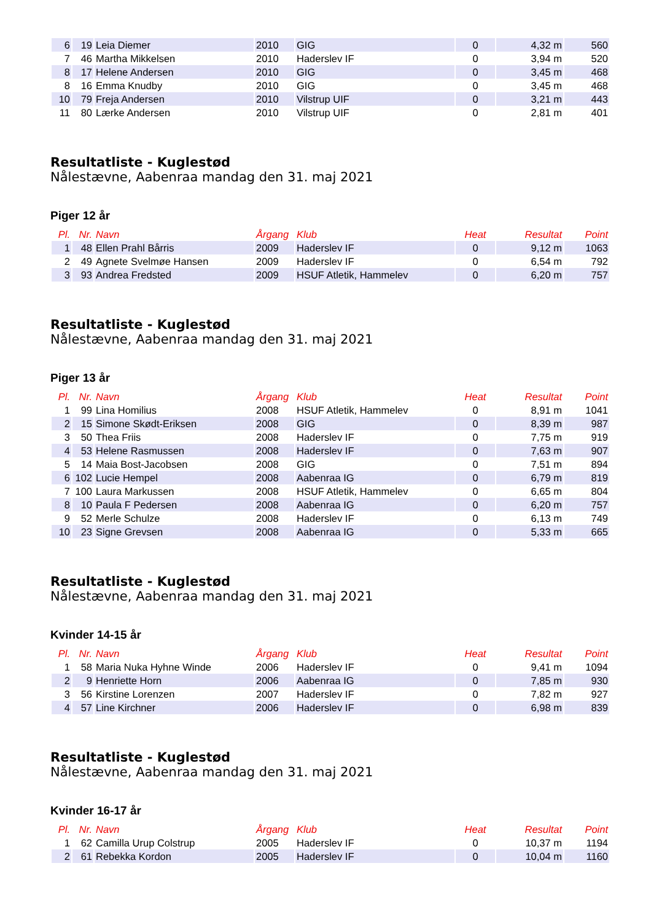| 6 | 19 | Leia Diemer | 2010 | GIG | 0 | 4,32 m | 560 |
| 7 | 46 | Martha Mikkelsen | 2010 | Haderslev IF | 0 | 3,94 m | 520 |
| 8 | 17 | Helene Andersen | 2010 | GIG | 0 | 3,45 m | 468 |
| 8 | 16 | Emma Knudby | 2010 | GIG | 0 | 3,45 m | 468 |
| 10 | 79 | Freja Andersen | 2010 | Vilstrup UIF | 0 | 3,21 m | 443 |
| 11 | 80 | Lærke Andersen | 2010 | Vilstrup UIF | 0 | 2,81 m | 401 |
Resultatliste - Kuglestød
Nålestævne, Aabenraa mandag den 31. maj 2021
Piger 12 år
| Pl. | Nr. | Navn | Årgang | Klub | Heat | Resultat | Point |
| --- | --- | --- | --- | --- | --- | --- | --- |
| 1 | 48 | Ellen Prahl Bårris | 2009 | Haderslev IF | 0 | 9,12 m | 1063 |
| 2 | 49 | Agnete Svelmøe Hansen | 2009 | Haderslev IF | 0 | 6,54 m | 792 |
| 3 | 93 | Andrea Fredsted | 2009 | HSUF Atletik, Hammelev | 0 | 6,20 m | 757 |
Resultatliste - Kuglestød
Nålestævne, Aabenraa mandag den 31. maj 2021
Piger 13 år
| Pl. | Nr. | Navn | Årgang | Klub | Heat | Resultat | Point |
| --- | --- | --- | --- | --- | --- | --- | --- |
| 1 | 99 | Lina Homilius | 2008 | HSUF Atletik, Hammelev | 0 | 8,91 m | 1041 |
| 2 | 15 | Simone Skødt-Eriksen | 2008 | GIG | 0 | 8,39 m | 987 |
| 3 | 50 | Thea Friis | 2008 | Haderslev IF | 0 | 7,75 m | 919 |
| 4 | 53 | Helene Rasmussen | 2008 | Haderslev IF | 0 | 7,63 m | 907 |
| 5 | 14 | Maia Bost-Jacobsen | 2008 | GIG | 0 | 7,51 m | 894 |
| 6 | 102 | Lucie Hempel | 2008 | Aabenraa IG | 0 | 6,79 m | 819 |
| 7 | 100 | Laura Markussen | 2008 | HSUF Atletik, Hammelev | 0 | 6,65 m | 804 |
| 8 | 10 | Paula F Pedersen | 2008 | Aabenraa IG | 0 | 6,20 m | 757 |
| 9 | 52 | Merle Schulze | 2008 | Haderslev IF | 0 | 6,13 m | 749 |
| 10 | 23 | Signe Grevsen | 2008 | Aabenraa IG | 0 | 5,33 m | 665 |
Resultatliste - Kuglestød
Nålestævne, Aabenraa mandag den 31. maj 2021
Kvinder 14-15 år
| Pl. | Nr. | Navn | Årgang | Klub | Heat | Resultat | Point |
| --- | --- | --- | --- | --- | --- | --- | --- |
| 1 | 58 | Maria Nuka Hyhne Winde | 2006 | Haderslev IF | 0 | 9,41 m | 1094 |
| 2 | 9 | Henriette Horn | 2006 | Aabenraa IG | 0 | 7,85 m | 930 |
| 3 | 56 | Kirstine Lorenzen | 2007 | Haderslev IF | 0 | 7,82 m | 927 |
| 4 | 57 | Line Kirchner | 2006 | Haderslev IF | 0 | 6,98 m | 839 |
Resultatliste - Kuglestød
Nålestævne, Aabenraa mandag den 31. maj 2021
Kvinder 16-17 år
| Pl. | Nr. | Navn | Årgang | Klub | Heat | Resultat | Point |
| --- | --- | --- | --- | --- | --- | --- | --- |
| 1 | 62 | Camilla Urup Colstrup | 2005 | Haderslev IF | 0 | 10,37 m | 1194 |
| 2 | 61 | Rebekka Kordon | 2005 | Haderslev IF | 0 | 10,04 m | 1160 |